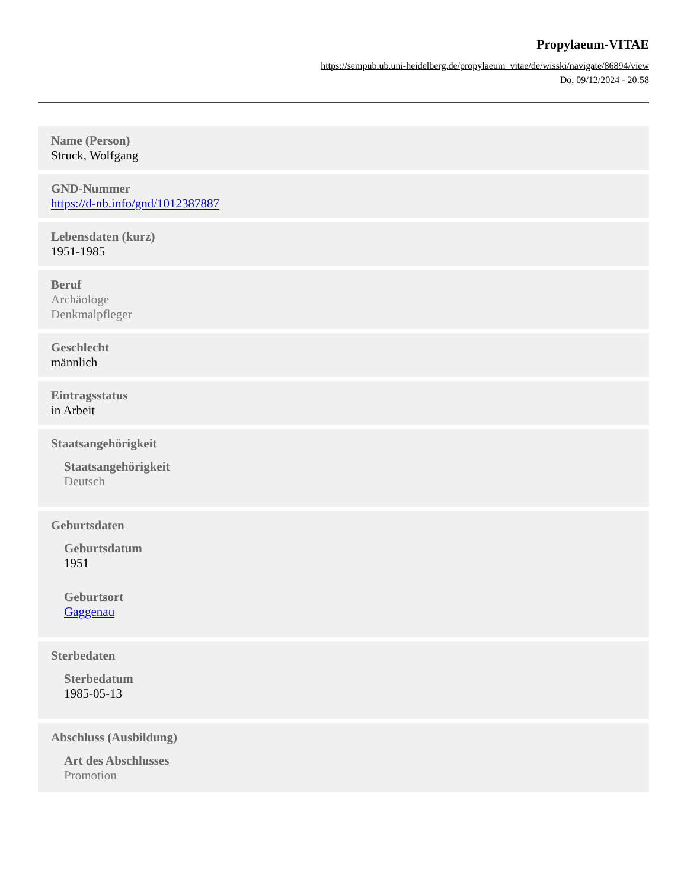Propylaeum-VITAE
https://sempub.ub.uni-heidelberg.de/propylaeum_vitae/de/wisski/navigate/86894/view
Do, 09/12/2024 - 20:58
Name (Person)
Struck, Wolfgang
GND-Nummer
https://d-nb.info/gnd/1012387887
Lebensdaten (kurz)
1951-1985
Beruf
Archäologe
Denkmalpfleger
Geschlecht
männlich
Eintragsstatus
in Arbeit
Staatsangehörigkeit
Staatsangehörigkeit
Deutsch
Geburtsdaten
Geburtsdatum
1951
Geburtsort
Gaggenau
Sterbedaten
Sterbedatum
1985-05-13
Abschluss (Ausbildung)
Art des Abschlusses
Promotion